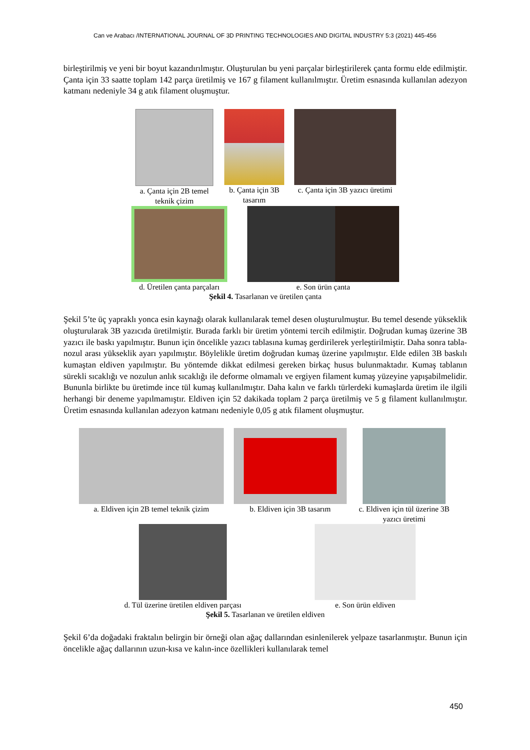Can ve Arabacı /INTERNATIONAL JOURNAL OF 3D PRINTING TECHNOLOGIES AND DIGITAL INDUSTRY 5:3 (2021) 445-456
birleştirilmiş ve yeni bir boyut kazandırılmıştır. Oluşturulan bu yeni parçalar birleştirilerek çanta formu elde edilmiştir. Çanta için 33 saatte toplam 142 parça üretilmiş ve 167 g filament kullanılmıştır. Üretim esnasında kullanılan adezyon katmanı nedeniyle 34 g atık filament oluşmuştur.
a. Çanta için 2B temel teknik çizim
b. Çanta için 3B tasarım
c. Çanta için 3B yazıcı üretimi
d. Üretilen çanta parçaları
e. Son ürün çanta
Şekil 4. Tasarlanan ve üretilen çanta
Şekil 5’te üç yapraklı yonca esin kaynağı olarak kullanılarak temel desen oluşturulmuştur. Bu temel desende yükseklik oluşturularak 3B yazıcıda üretilmiştir. Burada farklı bir üretim yöntemi tercih edilmiştir. Doğrudan kumaş üzerine 3B yazıcı ile baskı yapılmıştır. Bunun için öncelikle yazıcı tablasına kumaş gerdirilerek yerleştirilmiştir. Daha sonra tabla-nozul arası yükseklik ayarı yapılmıştır. Böylelikle üretim doğrudan kumaş üzerine yapılmıştır. Elde edilen 3B baskılı kumaştan eldiven yapılmıştır. Bu yöntemde dikkat edilmesi gereken birkaç husus bulunmaktadır. Kumaş tablanın sürekli sıcaklığı ve nozulun anlık sıcaklığı ile deforme olmamalı ve ergiyen filament kumaş yüzeyine yapışabilmelidir. Bununla birlikte bu üretimde ince tül kumaş kullanılmıştır. Daha kalın ve farklı türlerdeki kumaşlarda üretim ile ilgili herhangi bir deneme yapılmamıştır. Eldiven için 52 dakikada toplam 2 parça üretilmiş ve 5 g filament kullanılmıştır. Üretim esnasında kullanılan adezyon katmanı nedeniyle 0,05 g atık filament oluşmuştur.
a. Eldiven için 2B temel teknik çizim
b. Eldiven için 3B tasarım
c. Eldiven için tül üzerine 3B yazıcı üretimi
d. Tül üzerine üretilen eldiven parçası
e. Son ürün eldiven
Şekil 5. Tasarlanan ve üretilen eldiven
Şekil 6’da doğadaki fraktalın belirgin bir örneği olan ağaç dallarından esinlenilerek yelpaze tasarlanmıştır. Bunun için öncelikle ağaç dallarının uzun-kısa ve kalın-ince özellikleri kullanılarak temel
450